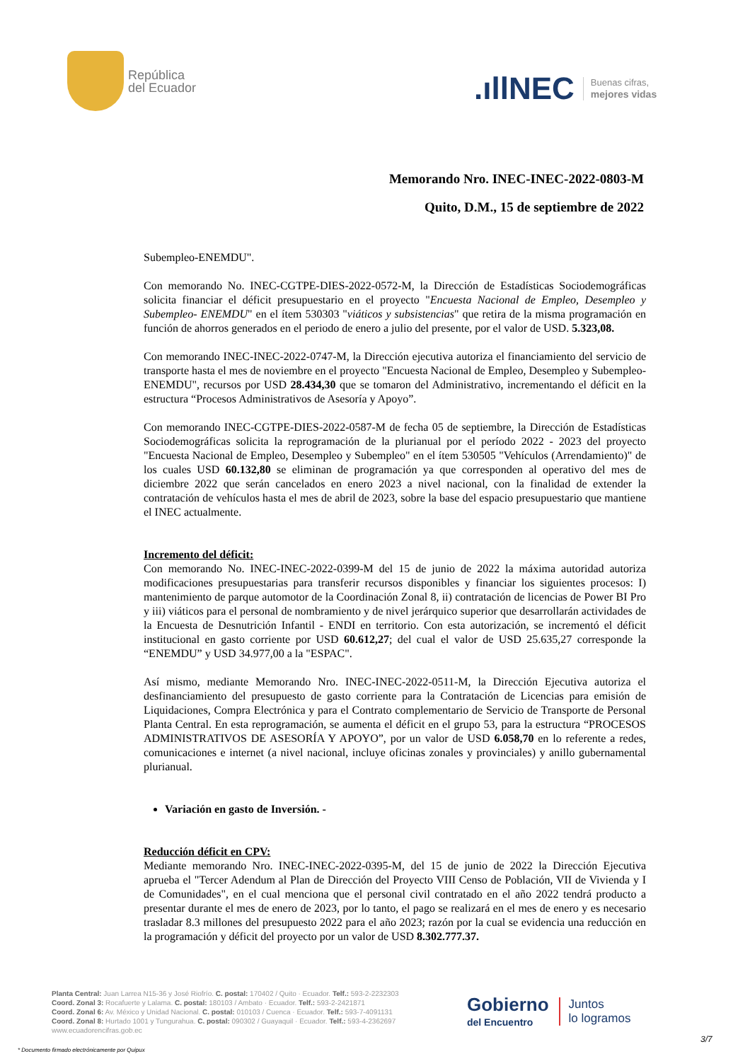República
del Ecuador
.ıllNEC Buenas cifras,
mejores vidas
Memorando Nro. INEC-INEC-2022-0803-M
Quito, D.M., 15 de septiembre de 2022
Subempleo-ENEMDU".
Con memorando No. INEC-CGTPE-DIES-2022-0572-M, la Dirección de Estadísticas Sociodemográficas solicita financiar el déficit presupuestario en el proyecto "Encuesta Nacional de Empleo, Desempleo y Subempleo- ENEMDU" en el ítem 530303 "viáticos y subsistencias" que retira de la misma programación en función de ahorros generados en el periodo de enero a julio del presente, por el valor de USD. 5.323,08.
Con memorando INEC-INEC-2022-0747-M, la Dirección ejecutiva autoriza el financiamiento del servicio de transporte hasta el mes de noviembre en el proyecto "Encuesta Nacional de Empleo, Desempleo y Subempleo- ENEMDU", recursos por USD 28.434,30 que se tomaron del Administrativo, incrementando el déficit en la estructura “Procesos Administrativos de Asesoría y Apoyo”.
Con memorando INEC-CGTPE-DIES-2022-0587-M de fecha 05 de septiembre, la Dirección de Estadísticas Sociodemográficas solicita la reprogramación de la plurianual por el período 2022 - 2023 del proyecto "Encuesta Nacional de Empleo, Desempleo y Subempleo" en el ítem 530505 "Vehículos (Arrendamiento)" de los cuales USD 60.132,80 se eliminan de programación ya que corresponden al operativo del mes de diciembre 2022 que serán cancelados en enero 2023 a nivel nacional, con la finalidad de extender la contratación de vehículos hasta el mes de abril de 2023, sobre la base del espacio presupuestario que mantiene el INEC actualmente.
Incremento del déficit:
Con memorando No. INEC-INEC-2022-0399-M del 15 de junio de 2022 la máxima autoridad autoriza modificaciones presupuestarias para transferir recursos disponibles y financiar los siguientes procesos: I) mantenimiento de parque automotor de la Coordinación Zonal 8, ii) contratación de licencias de Power BI Pro y iii) viáticos para el personal de nombramiento y de nivel jerárquico superior que desarrollarán actividades de la Encuesta de Desnutrición Infantil - ENDI en territorio. Con esta autorización, se incrementó el déficit institucional en gasto corriente por USD 60.612,27; del cual el valor de USD 25.635,27 corresponde la “ENEMDU” y USD 34.977,00 a la "ESPAC".
Así mismo, mediante Memorando Nro. INEC-INEC-2022-0511-M, la Dirección Ejecutiva autoriza el desfinanciamiento del presupuesto de gasto corriente para la Contratación de Licencias para emisión de Liquidaciones, Compra Electrónica y para el Contrato complementario de Servicio de Transporte de Personal Planta Central. En esta reprogramación, se aumenta el déficit en el grupo 53, para la estructura “PROCESOS ADMINISTRATIVOS DE ASESORÍA Y APOYO”, por un valor de USD 6.058,70 en lo referente a redes, comunicaciones e internet (a nivel nacional, incluye oficinas zonales y provinciales) y anillo gubernamental plurianual.
Variación en gasto de Inversión. -
Reducción déficit en CPV:
Mediante memorando Nro. INEC-INEC-2022-0395-M, del 15 de junio de 2022 la Dirección Ejecutiva aprueba el "Tercer Adendum al Plan de Dirección del Proyecto VIII Censo de Población, VII de Vivienda y I de Comunidades", en el cual menciona que el personal civil contratado en el año 2022 tendrá producto a presentar durante el mes de enero de 2023, por lo tanto, el pago se realizará en el mes de enero y es necesario trasladar 8.3 millones del presupuesto 2022 para el año 2023; razón por la cual se evidencia una reducción en la programación y déficit del proyecto por un valor de USD 8.302.777.37.
Planta Central: Juan Larrea N15-36 y José Riofrío. C. postal: 170402 / Quito · Ecuador. Telf.: 593-2-2232303
Coord. Zonal 3: Rocafuerte y Lalama. C. postal: 180103 / Ambato · Ecuador. Telf.: 593-2-2421871
Coord. Zonal 6: Av. México y Unidad Nacional. C. postal: 010103 / Cuenca · Ecuador. Telf.: 593-7-4091131
Coord. Zonal 8: Hurtado 1001 y Tungurahua. C. postal: 090302 / Guayaquil · Ecuador. Telf.: 593-4-2362697
www.ecuadorencifras.gob.ec
Gobierno
del Encuentro
Juntos
lo logramos
* Documento firmado electrónicamente por Quipux
3/7